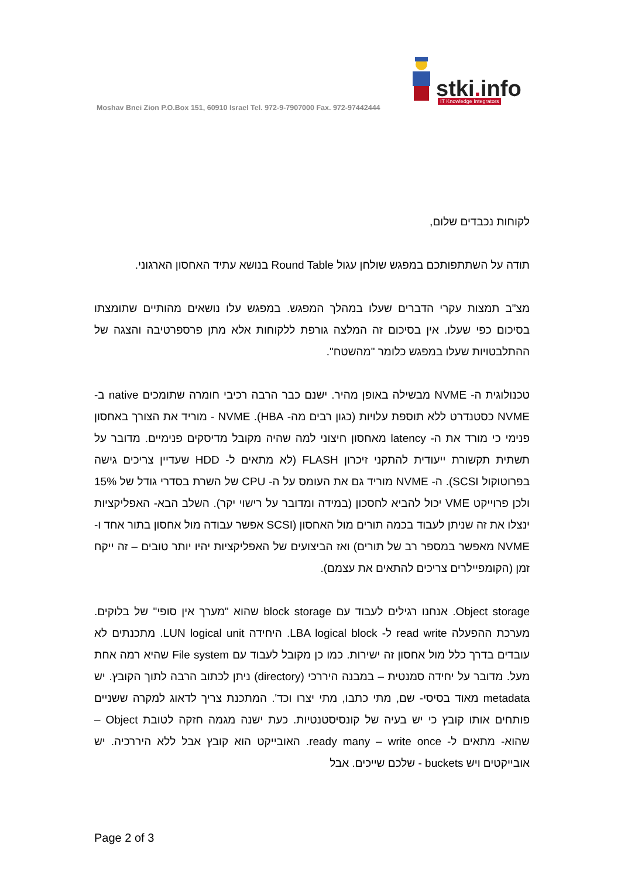Moshav Bnei Zion P.O.Box 151, 60910 Israel Tel. 972-9-7907000 Fax. 972-97442444
stki. info IT Knowledge Integrators
לקוחות נכבדים שלום,
תודה על השתתפותכם במפגש שולחן עגול Round Table בנושא עתיד האחסון הארגוני.
מצ"ב תמצות עקרי הדברים שעלו במהלך המפגש. במפגש עלו נושאים מהותיים שתומצתו בסיכום כפי שעלו. אין בסיכום זה המלצה גורפת ללקוחות אלא מתן פרספרטיבה והצגה של ההתלבטויות שעלו במפגש כלומר "מהשטח".
טכנולוגית ה- NVME מבשילה באופן מהיר. ישנם כבר הרבה רכיבי חומרה שתומכים native ב- NVME כסטנדרט ללא תוספת עלויות (כגון רבים מה- HBA). NVME - מוריד את הצורך באחסון פנימי כי מורד את ה- latency מאחסון חיצוני למה שהיה מקובל מדיסקים פנימיים. מדובר על תשתית תקשורת ייעודית להתקני זיכרון FLASH (לא מתאים ל- HDD שעדיין צריכים גישה בפרוטוקול SCSI). ה- NVME מוריד גם את העומס על ה- CPU של השרת בסדרי גודל של 15% ולכן פרוייקט VME יכול להביא לחסכון (במידה ומדובר על רישוי יקר). השלב הבא- האפליקציות ינצלו את זה שניתן לעבוד בכמה תורים מול האחסון (SCSI אפשר עבודה מול אחסון בתור אחד ו- NVME מאפשר במספר רב של תורים) ואז הביצועים של האפליקציות יהיו יותר טובים – זה ייקח זמן (הקומפיילרים צריכים להתאים את עצמם).
Object storage. אנחנו רגילים לעבוד עם block storage שהוא "מערך אין סופי" של בלוקים. מערכת ההפעלה read write ל- LBA logical block. היחידה LUN logical unit. מתכנתים לא עובדים בדרך כלל מול אחסון זה ישירות. כמו כן מקובל לעבוד עם File system שהיא רמה אחת מעל. מדובר על יחידה סמנטית – במבנה היררכי (directory) ניתן לכתוב הרבה לתוך הקובץ. יש metadata מאוד בסיסי- שם, מתי כתבו, מתי יצרו וכד'. המתכנת צריך לדאוג למקרה ששניים פותחים אותו קובץ כי יש בעיה של קונסיסטנטיות. כעת ישנה מגמה חזקה לטובת Object – שהוא- מתאים ל- ready many – write once. האובייקט הוא קובץ אבל ללא היררכיה. יש אובייקטים ויש buckets - שלכם שייכים. אבל
Page 2 of 3